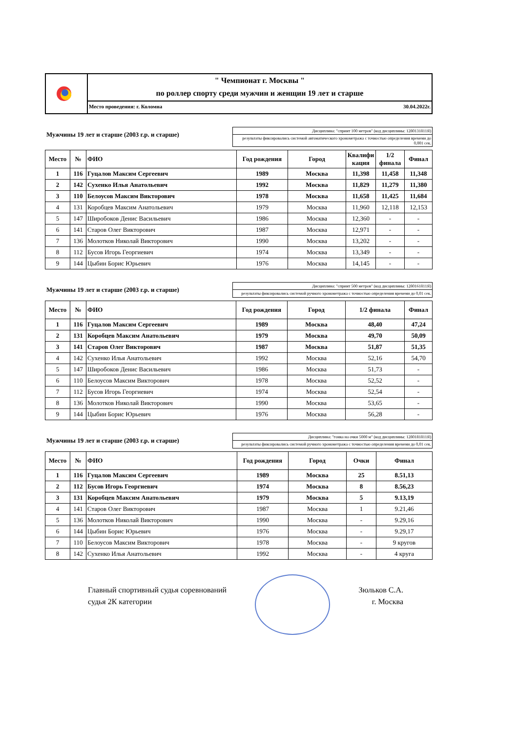" Чемпионат г. Москвы "
по роллер спорту среди мужчин и женщин 19 лет и старше
Место проведения: г. Коломна 30.04.2022г.
Мужчины 19 лет и старше (2003 г.р. и старше)
Дисциплина: "спринт 100 метров" (код дисциплины: 1280131811Я)
результаты фиксировались системой автоматического хронометража с точностью определения времени до 0,001 сек.
| Место | № | ФИО | Год рождения | Город | Квалифи кация | 1/2 финала | Финал |
| --- | --- | --- | --- | --- | --- | --- | --- |
| 1 | 116 | Гуцалов Максим Сергеевич | 1989 | Москва | 11,398 | 11,458 | 11,348 |
| 2 | 142 | Сухенко Илья Анатольевич | 1992 | Москва | 11,829 | 11,279 | 11,380 |
| 3 | 110 | Белоусов Максим Викторович | 1978 | Москва | 11,658 | 11,425 | 11,684 |
| 4 | 131 | Коробцев Максим Анатольевич | 1979 | Москва | 11,960 | 12,118 | 12,153 |
| 5 | 147 | Широбоков Денис Васильевич | 1986 | Москва | 12,360 | - | - |
| 6 | 141 | Старов Олег Викторович | 1987 | Москва | 12,971 | - | - |
| 7 | 136 | Молотков Николай Викторович | 1990 | Москва | 13,202 | - | - |
| 8 | 112 | Бусов Игорь Георгиевич | 1974 | Москва | 13,349 | - | - |
| 9 | 144 | Цыбин Борис Юрьевич | 1976 | Москва | 14,145 | - | - |
Мужчины 19 лет и старше (2003 г.р. и старше)
Дисциплина: "спринт 500 метров" (код дисциплины: 1280161811Я)
результаты фиксировались системой ручного хронометража с точностью определения времени до 0,01 сек.
| Место | № | ФИО | Год рождения | Город | 1/2 финала | Финал |
| --- | --- | --- | --- | --- | --- | --- |
| 1 | 116 | Гуцалов Максим Сергеевич | 1989 | Москва | 48,40 | 47,24 |
| 2 | 131 | Коробцев Максим Анатольевич | 1979 | Москва | 49,70 | 50,09 |
| 3 | 141 | Старов Олег Викторович | 1987 | Москва | 51,87 | 51,35 |
| 4 | 142 | Сухенко Илья Анатольевич | 1992 | Москва | 52,16 | 54,70 |
| 5 | 147 | Широбоков Денис Васильевич | 1986 | Москва | 51,73 | - |
| 6 | 110 | Белоусов Максим Викторович | 1978 | Москва | 52,52 | - |
| 7 | 112 | Бусов Игорь Георгиевич | 1974 | Москва | 52,54 | - |
| 8 | 136 | Молотков Николай Викторович | 1990 | Москва | 53,65 | - |
| 9 | 144 | Цыбин Борис Юрьевич | 1976 | Москва | 56,28 | - |
Мужчины 19 лет и старше (2003 г.р. и старше)
Дисциплина: "гонка на очки 5000 м" (код дисциплины: 1280181811Я)
результаты фиксировались системой ручного хронометража с точностью определения времени до 0,01 сек.
| Место | № | ФИО | Год рождения | Город | Очки | Финал |
| --- | --- | --- | --- | --- | --- | --- |
| 1 | 116 | Гуцалов Максим Сергеевич | 1989 | Москва | 25 | 8.51,13 |
| 2 | 112 | Бусов Игорь Георгиевич | 1974 | Москва | 8 | 8.56,23 |
| 3 | 131 | Коробцев Максим Анатольевич | 1979 | Москва | 5 | 9.13,19 |
| 4 | 141 | Старов Олег Викторович | 1987 | Москва | 1 | 9.21,46 |
| 5 | 136 | Молотков Николай Викторович | 1990 | Москва | - | 9.29,16 |
| 6 | 144 | Цыбин Борис Юрьевич | 1976 | Москва | - | 9.29,17 |
| 7 | 110 | Белоусов Максим Викторович | 1978 | Москва | - | 9 кругов |
| 8 | 142 | Сухенко Илья Анатольевич | 1992 | Москва | - | 4 круга |
Главный спортивный судья соревнований
судья 2К категории
Зюльков С.А.
г. Москва